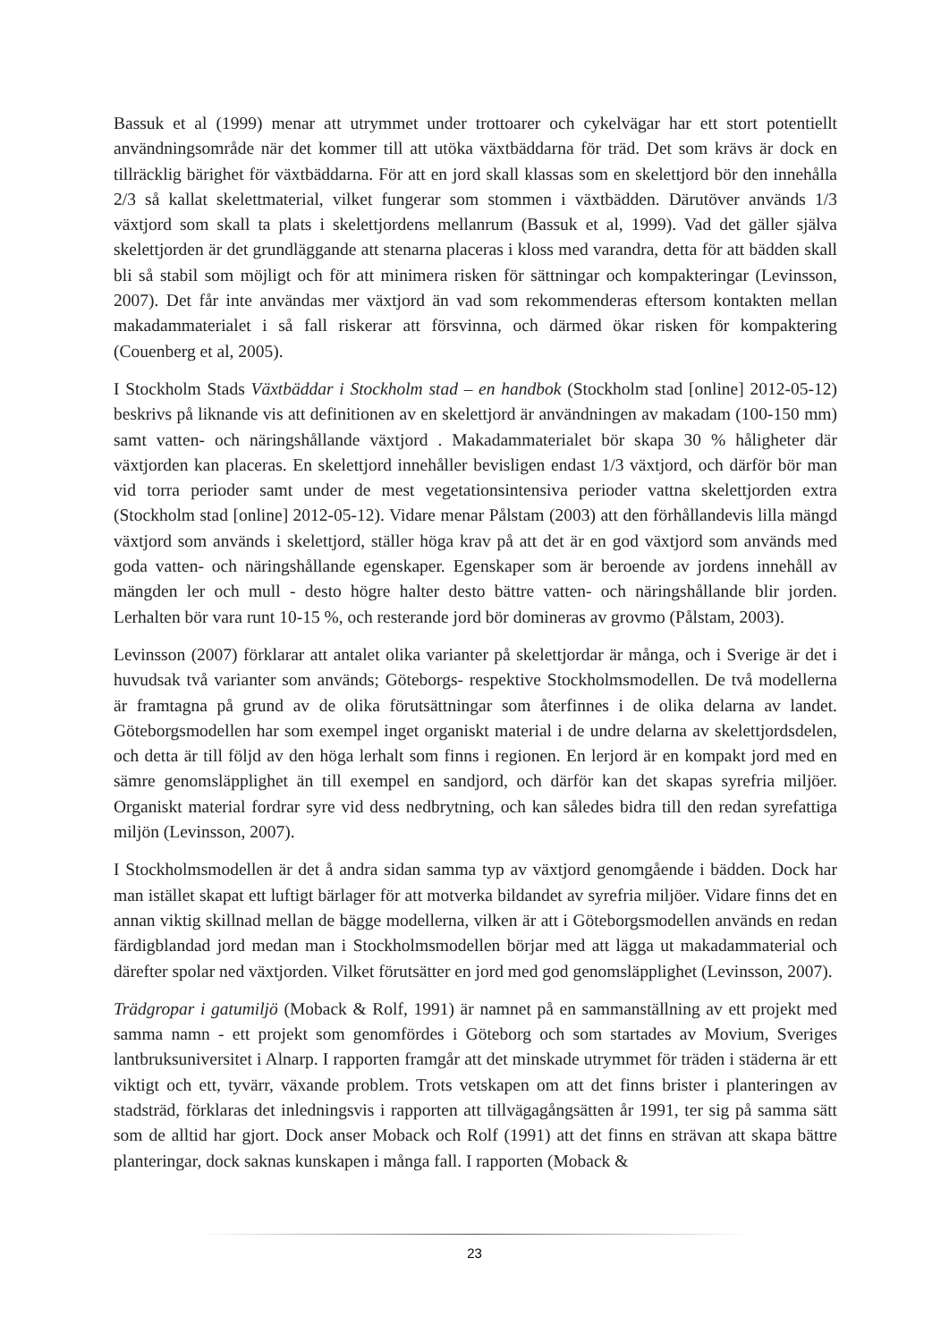Bassuk et al (1999) menar att utrymmet under trottoarer och cykelvägar har ett stort potentiellt användningsområde när det kommer till att utöka växtbäddarna för träd. Det som krävs är dock en tillräcklig bärighet för växtbäddarna. För att en jord skall klassas som en skelettjord bör den innehålla 2/3 så kallat skelettmaterial, vilket fungerar som stommen i växtbädden. Därutöver används 1/3 växtjord som skall ta plats i skelettjordens mellanrum (Bassuk et al, 1999). Vad det gäller själva skelettjorden är det grundläggande att stenarna placeras i kloss med varandra, detta för att bädden skall bli så stabil som möjligt och för att minimera risken för sättningar och kompakteringar (Levinsson, 2007). Det får inte användas mer växtjord än vad som rekommenderas eftersom kontakten mellan makadammaterialet i så fall riskerar att försvinna, och därmed ökar risken för kompaktering (Couenberg et al, 2005).
I Stockholm Stads Växtbäddar i Stockholm stad – en handbok (Stockholm stad [online] 2012-05-12) beskrivs på liknande vis att definitionen av en skelettjord är användningen av makadam (100-150 mm) samt vatten- och näringshållande växtjord . Makadammaterialet bör skapa 30 % håligheter där växtjorden kan placeras. En skelettjord innehåller bevisligen endast 1/3 växtjord, och därför bör man vid torra perioder samt under de mest vegetationsintensiva perioder vattna skelettjorden extra (Stockholm stad [online] 2012-05-12). Vidare menar Pålstam (2003) att den förhållandevis lilla mängd växtjord som används i skelettjord, ställer höga krav på att det är en god växtjord som används med goda vatten- och näringshållande egenskaper. Egenskaper som är beroende av jordens innehåll av mängden ler och mull - desto högre halter desto bättre vatten- och näringshållande blir jorden. Lerhalten bör vara runt 10-15 %, och resterande jord bör domineras av grovmo (Pålstam, 2003).
Levinsson (2007) förklarar att antalet olika varianter på skelettjordar är många, och i Sverige är det i huvudsak två varianter som används; Göteborgs- respektive Stockholmsmodellen. De två modellerna är framtagna på grund av de olika förutsättningar som återfinnes i de olika delarna av landet. Göteborgsmodellen har som exempel inget organiskt material i de undre delarna av skelettjordsdelen, och detta är till följd av den höga lerhalt som finns i regionen. En lerjord är en kompakt jord med en sämre genomsläpplighet än till exempel en sandjord, och därför kan det skapas syrefria miljöer. Organiskt material fordrar syre vid dess nedbrytning, och kan således bidra till den redan syrefattiga miljön (Levinsson, 2007).
I Stockholmsmodellen är det å andra sidan samma typ av växtjord genomgående i bädden. Dock har man istället skapat ett luftigt bärlager för att motverka bildandet av syrefria miljöer. Vidare finns det en annan viktig skillnad mellan de bägge modellerna, vilken är att i Göteborgsmodellen används en redan färdigblandad jord medan man i Stockholmsmodellen börjar med att lägga ut makadammaterial och därefter spolar ned växtjorden. Vilket förutsätter en jord med god genomsläpplighet (Levinsson, 2007).
Trädgropar i gatumiljö (Moback & Rolf, 1991) är namnet på en sammanställning av ett projekt med samma namn - ett projekt som genomfördes i Göteborg och som startades av Movium, Sveriges lantbruksuniversitet i Alnarp. I rapporten framgår att det minskade utrymmet för träden i städerna är ett viktigt och ett, tyvärr, växande problem. Trots vetskapen om att det finns brister i planteringen av stadsträd, förklaras det inledningsvis i rapporten att tillvägagångsätten år 1991, ter sig på samma sätt som de alltid har gjort. Dock anser Moback och Rolf (1991) att det finns en strävan att skapa bättre planteringar, dock saknas kunskapen i många fall. I rapporten (Moback &
23